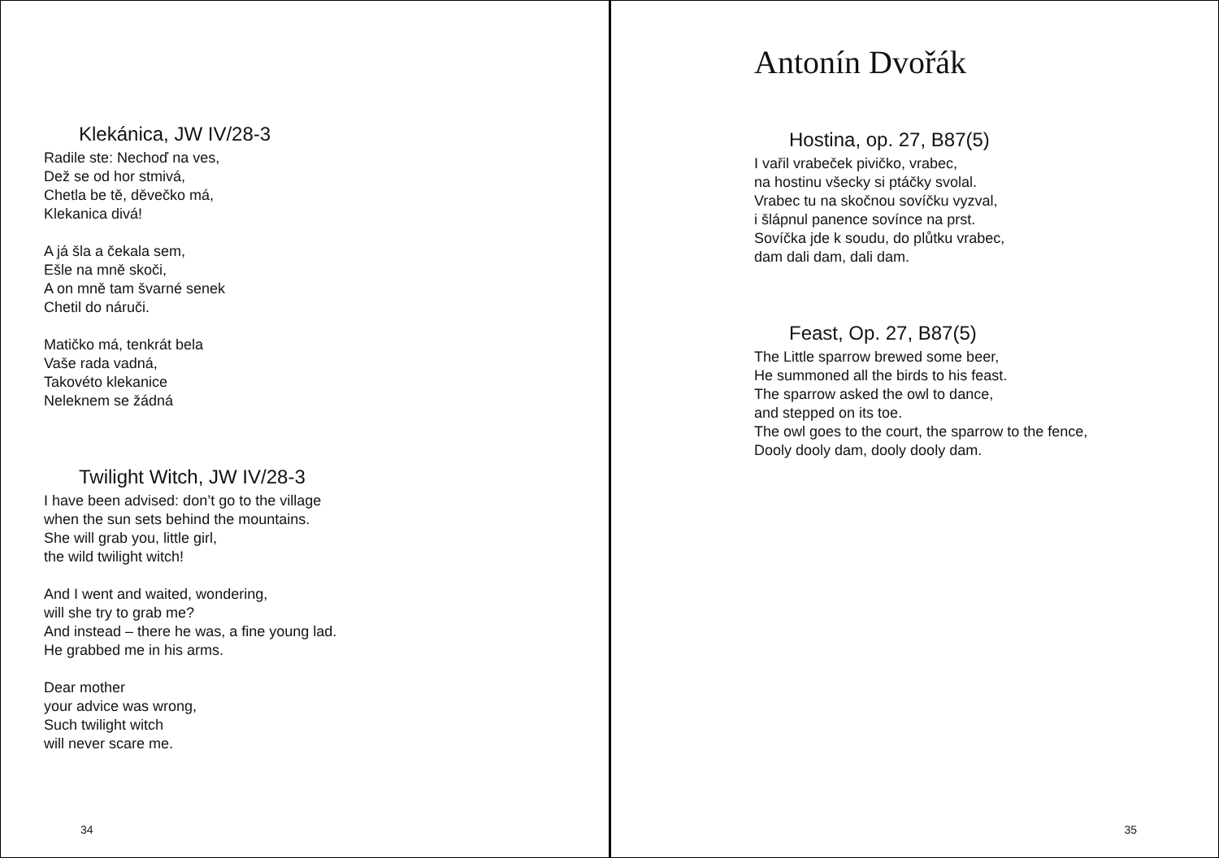Klekánica, JW IV/28-3
Radile ste: Nechoď na ves,
Dež se od hor stmivá,
Chetla be tě, děvečko má,
Klekanica divá!
A já šla a čekala sem,
Ešle na mně skoči,
A on mně tam švarné senek
Chetil do náruči.
Matičko má, tenkrát bela
Vaše rada vadná,
Takovéto klekanice
Neleknem se žádná
Twilight Witch, JW IV/28-3
I have been advised: don’t go to the village
when the sun sets behind the mountains.
She will grab you, little girl,
the wild twilight witch!
And I went and waited, wondering,
will she try to grab me?
And instead – there he was, a fine young lad.
He grabbed me in his arms.
Dear mother
your advice was wrong,
Such twilight witch
will never scare me.
34
Antonín Dvořák
Hostina, op. 27, B87(5)
I vařil vrabeček pivičko, vrabec,
na hostinu všecky si ptáčky svolal.
Vrabec tu na skočnou sovíčku vyzval,
i šlápnul panence sovínce na prst.
Sovíčka jde k soudu, do plůtku vrabec,
dam dali dam, dali dam.
Feast, Op. 27, B87(5)
The Little sparrow brewed some beer,
He summoned all the birds to his feast.
The sparrow asked the owl to dance,
and stepped on its toe.
The owl goes to the court, the sparrow to the fence,
Dooly dooly dam, dooly dooly dam.
35